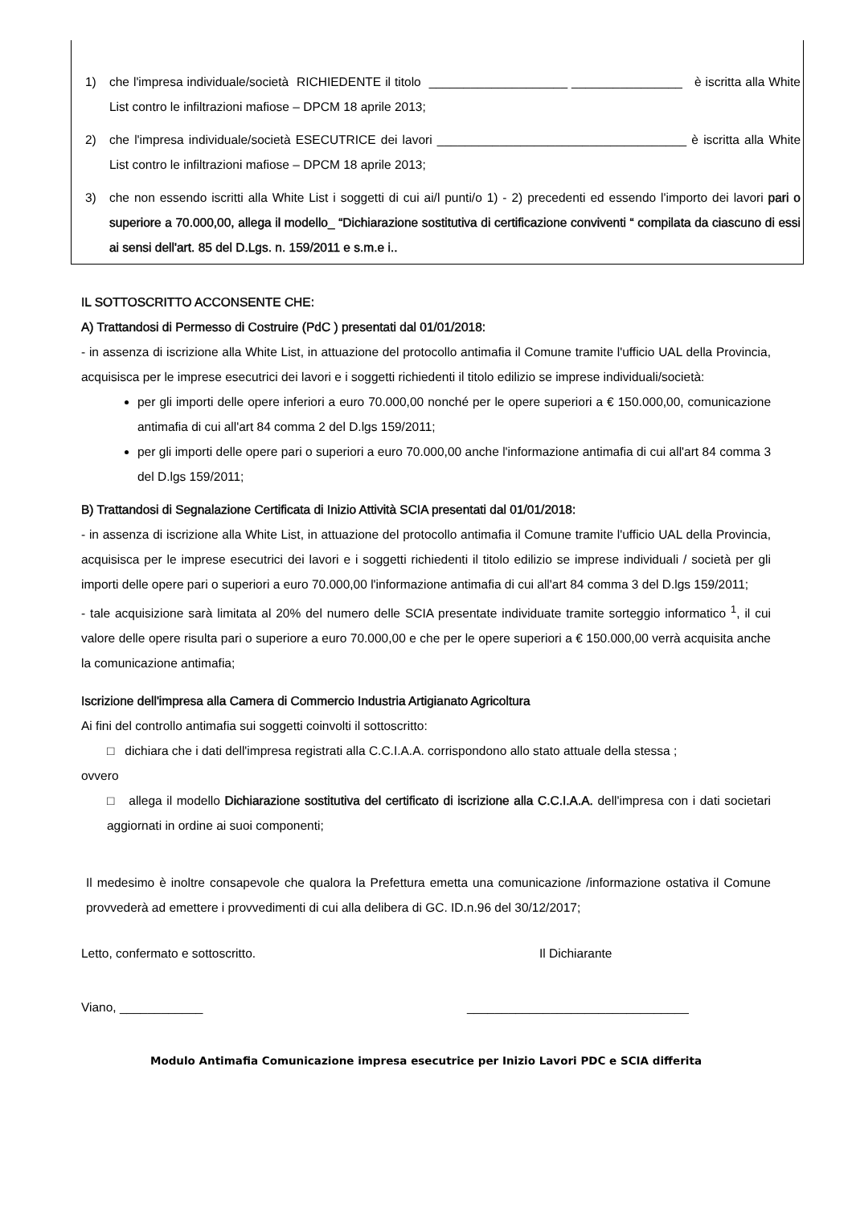1) che l'impresa individuale/società RICHIEDENTE il titolo ____________________ ________________ è iscritta alla White List contro le infiltrazioni mafiose – DPCM 18 aprile 2013;
2) che l'impresa individuale/società ESECUTRICE dei lavori ____________________________________ è iscritta alla White List contro le infiltrazioni mafiose – DPCM 18 aprile 2013;
3) che non essendo iscritti alla White List i soggetti di cui ai/l punti/o 1) - 2) precedenti ed essendo l'importo dei lavori pari o superiore a 70.000,00, allega il modello_ “Dichiarazione sostitutiva di certificazione conviventi “ compilata da ciascuno di essi ai sensi dell'art. 85 del D.Lgs. n. 159/2011 e s.m.e i..
IL SOTTOSCRITTO ACCONSENTE CHE:
A) Trattandosi di Permesso di Costruire (PdC ) presentati dal 01/01/2018:
- in assenza di iscrizione alla White List, in attuazione del protocollo antimafia il Comune tramite l'ufficio UAL della Provincia, acquisisca per le imprese esecutrici dei lavori e i soggetti richiedenti il titolo edilizio se imprese individuali/società:
per gli importi delle opere inferiori a euro 70.000,00 nonché per le opere superiori a € 150.000,00, comunicazione antimafia di cui all'art 84 comma 2 del D.lgs 159/2011;
per gli importi delle opere pari o superiori a euro 70.000,00 anche l'informazione antimafia di cui all'art 84 comma 3 del D.lgs 159/2011;
B) Trattandosi di Segnalazione Certificata di Inizio Attività SCIA presentati dal 01/01/2018:
- in assenza di iscrizione alla White List, in attuazione del protocollo antimafia il Comune tramite l'ufficio UAL della Provincia, acquisisca per le imprese esecutrici dei lavori e i soggetti richiedenti il titolo edilizio se imprese individuali / società per gli importi delle opere pari o superiori a euro 70.000,00 l'informazione antimafia di cui all'art 84 comma 3 del D.lgs 159/2011;
- tale acquisizione sarà limitata al 20% del numero delle SCIA presentate individuate tramite sorteggio informatico <sup>1</sup>, il cui valore delle opere risulta pari o superiore a euro 70.000,00 e che per le opere superiori a € 150.000,00 verrà acquisita anche la comunicazione antimafia;
Iscrizione dell'impresa alla Camera di Commercio Industria Artigianato Agricoltura
Ai fini del controllo antimafia sui soggetti coinvolti il sottoscritto:
□ dichiara che i dati dell'impresa registrati alla C.C.I.A.A. corrispondono allo stato attuale della stessa ;
ovvero
□ allega il modello Dichiarazione sostitutiva del certificato di iscrizione alla C.C.I.A.A. dell'impresa con i dati societari aggiornati in ordine ai suoi componenti;
Il medesimo è inoltre consapevole che qualora la Prefettura emetta una comunicazione /informazione ostativa il Comune provvederà ad emettere i provvedimenti di cui alla delibera di GC. ID.n.96 del 30/12/2017;
Letto, confermato e sottoscritto. Il Dichiarante
Viano, ____________ ________________________________
Modulo Antimafia Comunicazione impresa esecutrice per Inizio Lavori PDC e SCIA differita